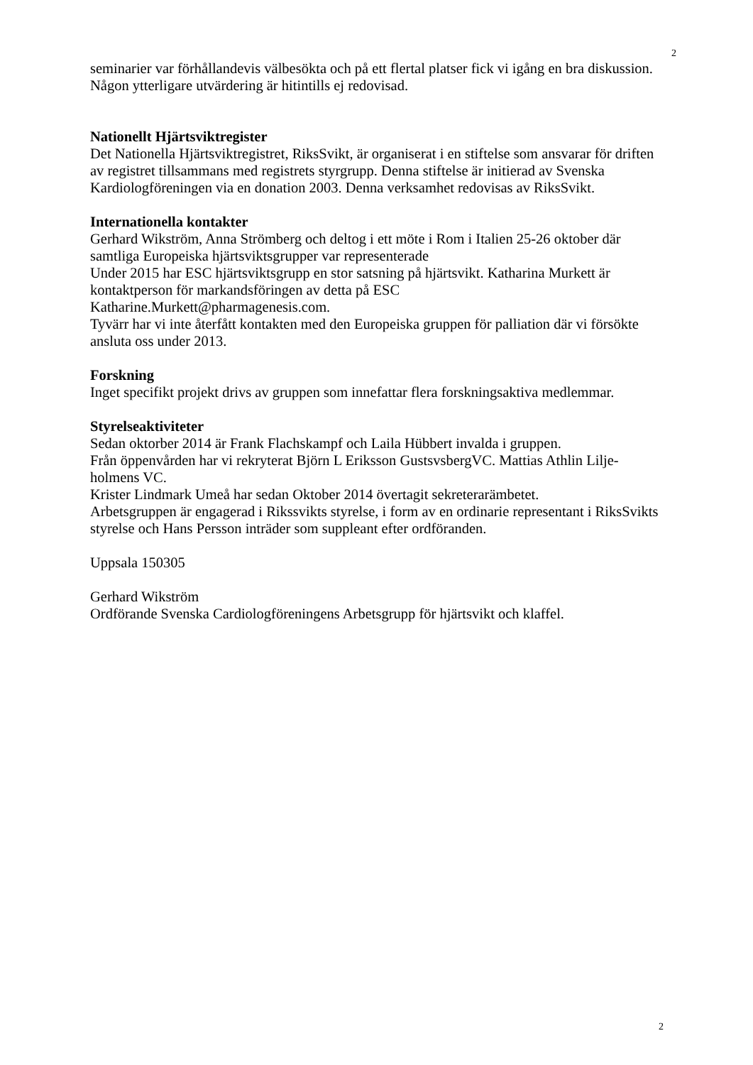2
seminarier var förhållandevis välbesökta och på ett flertal platser fick vi igång en bra diskussion. Någon ytterligare utvärdering är hitintills ej redovisad.
Nationellt Hjärtsviktregister
Det Nationella Hjärtsviktregistret, RiksSvikt, är organiserat i en stiftelse som ansvarar för driften av registret tillsammans med registrets styrgrupp. Denna stiftelse är initierad av Svenska Kardiologföreningen via en donation 2003. Denna verksamhet redovisas av RiksSvikt.
Internationella kontakter
Gerhard Wikström, Anna Strömberg och deltog i ett möte i Rom i Italien 25-26 oktober där samtliga Europeiska hjärtsviktsgrupper var representerade
Under 2015 har ESC hjärtsviktsgrupp en stor satsning på hjärtsvikt. Katharina Murkett är kontaktperson för markandsföringen av detta på ESC
Katharine.Murkett@pharmagenesis.com.
Tyvärr har vi inte återfått kontakten med den Europeiska gruppen för palliation där vi försökte ansluta oss under 2013.
Forskning
Inget specifikt projekt drivs av gruppen som innefattar flera forskningsaktiva medlemmar.
Styrelseaktiviteter
Sedan oktorber 2014 är Frank Flachskampf och Laila Hübbert invalda i gruppen.
Från öppenvården har vi rekryterat Björn L Eriksson GustsvsbergVC. Mattias Athlin Lilje-holmens VC.
Krister Lindmark Umeå har sedan Oktober 2014 övertagit sekreterarämbetet.
Arbetsgruppen är engagerad i Rikssvikts styrelse, i form av en ordinarie representant i RiksSvikts styrelse och Hans Persson inträder som suppleant efter ordföranden.
Uppsala 150305
Gerhard Wikström
Ordförande Svenska Cardiologföreningens Arbetsgrupp för hjärtsvikt och klaffel.
2